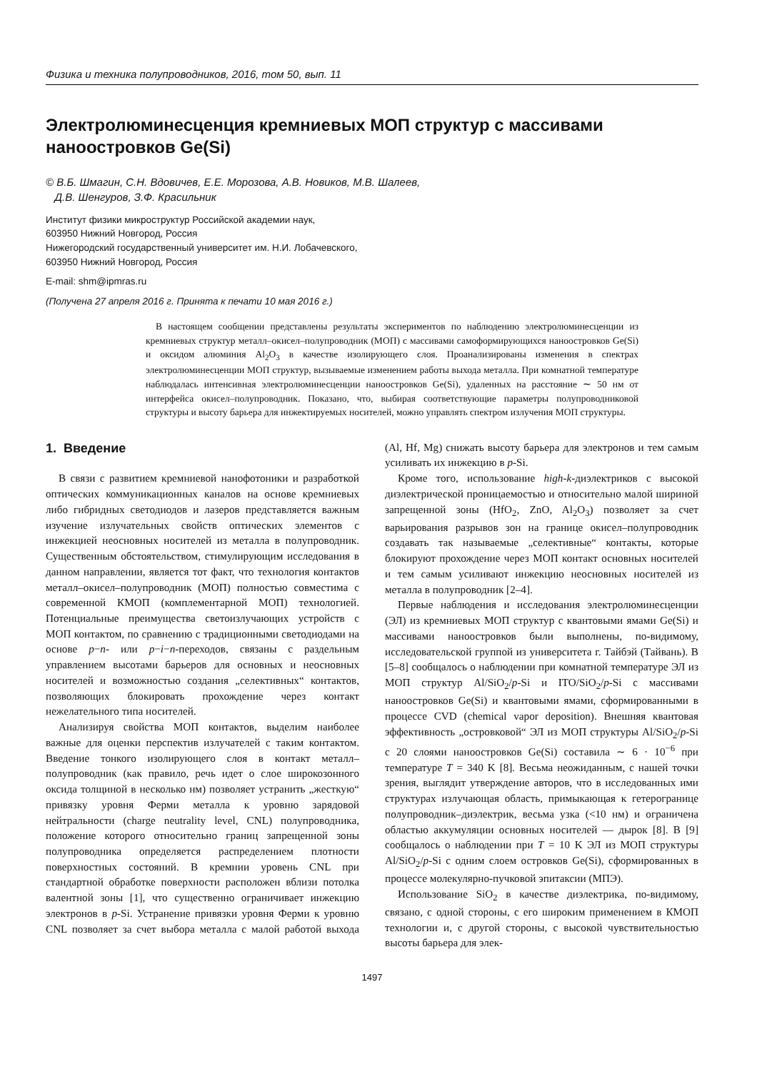Физика и техника полупроводников, 2016, том 50, вып. 11
Электролюминесценция кремниевых МОП структур с массивами наноостровков Ge(Si)
© В.Б. Шмагин, С.Н. Вдовичев, Е.Е. Морозова, А.В. Новиков, М.В. Шалеев,
Д.В. Шенгуров, З.Ф. Красильник
Институт физики микроструктур Российской академии наук,
603950 Нижний Новгород, Россия
Нижегородский государственный университет им. Н.И. Лобачевского,
603950 Нижний Новгород, Россия
E-mail: shm@ipmras.ru
(Получена 27 апреля 2016 г. Принята к печати 10 мая 2016 г.)
В настоящем сообщении представлены результаты экспериментов по наблюдению электролюминесценции из кремниевых структур металл–окисел–полупроводник (МОП) с массивами самоформирующихся наноостровков Ge(Si) и оксидом алюминия Al<sub>2</sub>O<sub>3</sub> в качестве изолирующего слоя. Проанализированы изменения в спектрах электролюминесценции МОП структур, вызываемые изменением работы выхода металла. При комнатной температуре наблюдалась интенсивная электролюминесценции наноостровков Ge(Si), удаленных на расстояние ∼ 50 нм от интерфейса окисел–полупроводник. Показано, что, выбирая соответствующие параметры полупроводниковой структуры и высоту барьера для инжектируемых носителей, можно управлять спектром излучения МОП структуры.
1. Введение
В связи с развитием кремниевой нанофотоники и разработкой оптических коммуникационных каналов на основе кремниевых либо гибридных светодиодов и лазеров представляется важным изучение излучательных свойств оптических элементов с инжекцией неосновных носителей из металла в полупроводник. Существенным обстоятельством, стимулирующим исследования в данном направлении, является тот факт, что технология контактов металл–окисел–полупроводник (МОП) полностью совместима с современной КМОП (комплементарной МОП) технологией. Потенциальные преимущества светоизлучающих устройств с МОП контактом, по сравнению с традиционными светодиодами на основе p−n- или p−i−n-переходов, связаны с раздельным управлением высотами барьеров для основных и неосновных носителей и возможностью создания „селективных“ контактов, позволяющих блокировать прохождение через контакт нежелательного типа носителей.
Анализируя свойства МОП контактов, выделим наиболее важные для оценки перспектив излучателей с таким контактом. Введение тонкого изолирующего слоя в контакт металл–полупроводник (как правило, речь идет о слое широкозонного оксида толщиной в несколько нм) позволяет устранить „жесткую“ привязку уровня Ферми металла к уровню зарядовой нейтральности (charge neutrality level, CNL) полупроводника, положение которого относительно границ запрещенной зоны полупроводника определяется распределением плотности поверхностных состояний. В кремнии уровень CNL при стандартной обработке поверхности расположен вблизи потолка валентной зоны [1], что существенно ограничивает инжекцию электронов в p-Si. Устранение привязки уровня Ферми к уровню CNL позволяет за счет выбора металла с малой работой выхода (Al, Hf, Mg) снижать высоту барьера для электронов и тем самым усиливать их инжекцию в p-Si.
Кроме того, использование high-k-диэлектриков с высокой диэлектрической проницаемостью и относительно малой шириной запрещенной зоны (HfO<sub>2</sub>, ZnO, Al<sub>2</sub>O<sub>3</sub>) позволяет за счет варьирования разрывов зон на границе окисел–полупроводник создавать так называемые „селективные“ контакты, которые блокируют прохождение через МОП контакт основных носителей и тем самым усиливают инжекцию неосновных носителей из металла в полупроводник [2–4].
Первые наблюдения и исследования электролюминесценции (ЭЛ) из кремниевых МОП структур с квантовыми ямами Ge(Si) и массивами наноостровков были выполнены, по-видимому, исследовательской группой из университета г. Тайбэй (Тайвань). В [5–8] сообщалось о наблюдении при комнатной температуре ЭЛ из МОП структур Al/SiO<sub>2</sub>/p-Si и ITO/SiO<sub>2</sub>/p-Si с массивами наноостровков Ge(Si) и квантовыми ямами, сформированными в процессе CVD (chemical vapor deposition). Внешняя квантовая эффективность „островковой“ ЭЛ из МОП структуры Al/SiO<sub>2</sub>/p-Si с 20 слоями наноостровков Ge(Si) составила ∼ 6 · 10<sup>−6</sup> при температуре T = 340 K [8]. Весьма неожиданным, с нашей точки зрения, выглядит утверждение авторов, что в исследованных ими структурах излучающая область, примыкающая к гетерогранице полупроводник–диэлектрик, весьма узка (<10 нм) и ограничена областью аккумуляции основных носителей — дырок [8]. В [9] сообщалось о наблюдении при T = 10 K ЭЛ из МОП структуры Al/SiO<sub>2</sub>/p-Si с одним слоем островков Ge(Si), сформированных в процессе молекулярно-пучковой эпитаксии (МПЭ).
Использование SiO<sub>2</sub> в качестве диэлектрика, по-видимому, связано, с одной стороны, с его широким применением в КМОП технологии и, с другой стороны, с высокой чувствительностью высоты барьера для элек-
1497